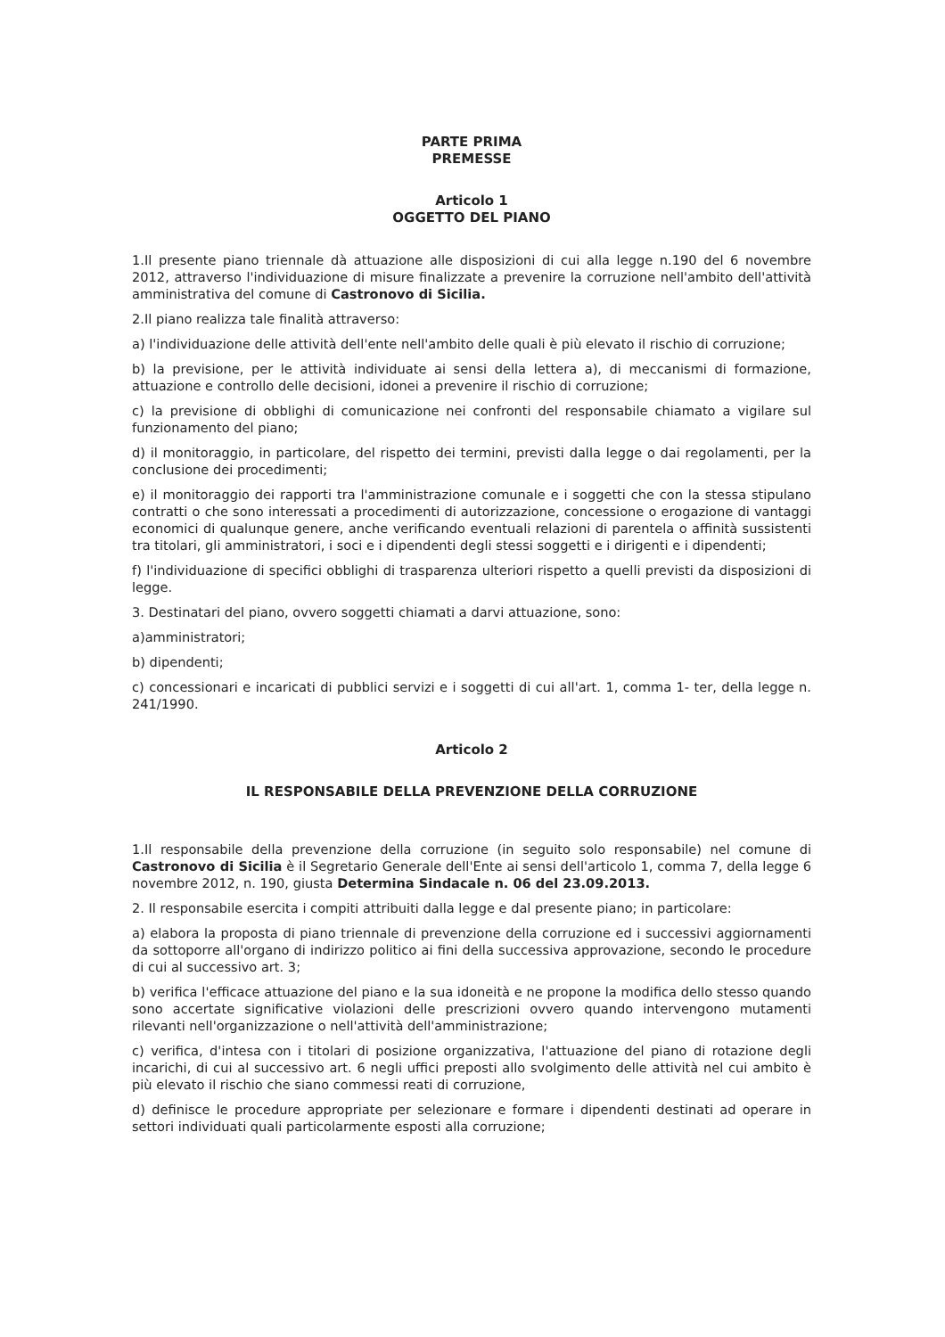PARTE PRIMA
PREMESSE
Articolo 1
OGGETTO DEL PIANO
1.Il presente piano triennale dà attuazione alle disposizioni di cui alla legge n.190 del 6 novembre 2012, attraverso l'individuazione di misure finalizzate a prevenire la corruzione nell'ambito dell'attività amministrativa del comune di Castronovo di Sicilia.
2.Il piano realizza tale finalità attraverso:
a) l'individuazione delle attività dell'ente nell'ambito delle quali è più elevato il rischio di corruzione;
b) la previsione, per le attività individuate ai sensi della lettera a), di meccanismi di formazione, attuazione e controllo delle decisioni, idonei a prevenire il rischio di corruzione;
c) la previsione di obblighi di comunicazione nei confronti del responsabile chiamato a vigilare sul funzionamento del piano;
d) il monitoraggio, in particolare, del rispetto dei termini, previsti dalla legge o dai regolamenti, per la conclusione dei procedimenti;
e) il monitoraggio dei rapporti tra l'amministrazione comunale e i soggetti che con la stessa stipulano contratti o che sono interessati a procedimenti di autorizzazione, concessione o erogazione di vantaggi economici di qualunque genere, anche verificando eventuali relazioni di parentela o affinità sussistenti tra titolari, gli amministratori, i soci e i dipendenti degli stessi soggetti e i dirigenti e i dipendenti;
f) l'individuazione di specifici obblighi di trasparenza ulteriori rispetto a quelli previsti da disposizioni di legge.
3. Destinatari del piano, ovvero soggetti chiamati a darvi attuazione, sono:
a)amministratori;
b) dipendenti;
c) concessionari e incaricati di pubblici servizi e i soggetti di cui all'art. 1, comma 1- ter, della legge n. 241/1990.
Articolo 2
IL RESPONSABILE DELLA PREVENZIONE DELLA CORRUZIONE
1.Il responsabile della prevenzione della corruzione (in seguito solo responsabile) nel comune di Castronovo di Sicilia è il Segretario Generale dell'Ente ai sensi dell'articolo 1, comma 7, della legge 6 novembre 2012, n. 190, giusta Determina Sindacale n. 06 del 23.09.2013.
2. Il responsabile esercita i compiti attribuiti dalla legge e dal presente piano; in particolare:
a) elabora la proposta di piano triennale di prevenzione della corruzione ed i successivi aggiornamenti da sottoporre all'organo di indirizzo politico ai fini della successiva approvazione, secondo le procedure di cui al successivo art. 3;
b) verifica l'efficace attuazione del piano e la sua idoneità e ne propone la modifica dello stesso quando sono accertate significative violazioni delle prescrizioni ovvero quando intervengono mutamenti rilevanti nell'organizzazione o nell'attività dell'amministrazione;
c) verifica, d'intesa con i titolari di posizione organizzativa, l'attuazione del piano di rotazione degli incarichi, di cui al successivo art. 6 negli uffici preposti allo svolgimento delle attività nel cui ambito è più elevato il rischio che siano commessi reati di corruzione,
d) definisce le procedure appropriate per selezionare e formare i dipendenti destinati ad operare in settori individuati quali particolarmente esposti alla corruzione;